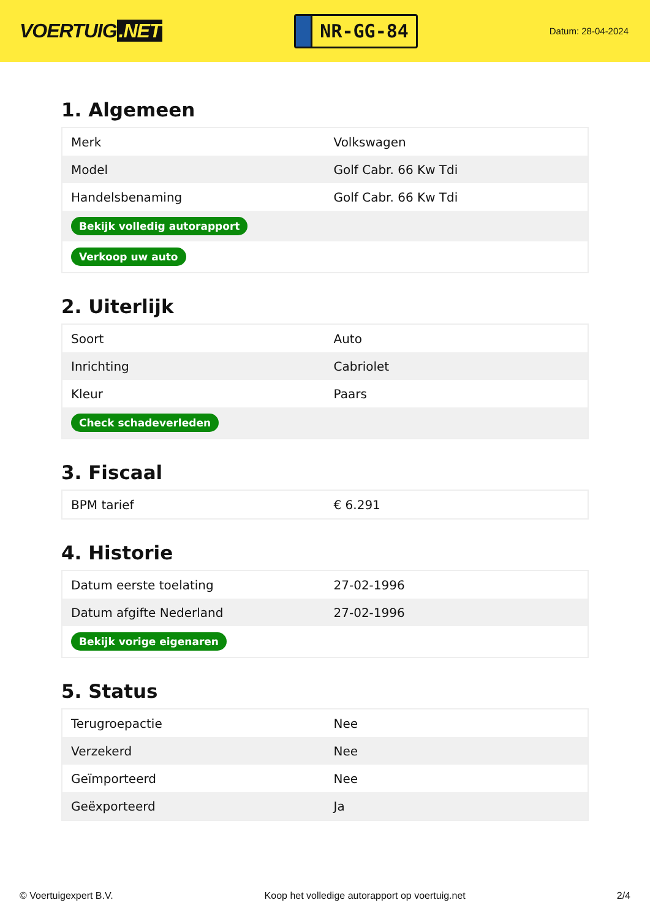VOERTUIG.NET
NR-GG-84
Datum: 28-04-2024
1. Algemeen
| Merk | Volkswagen |
| Model | Golf Cabr. 66 Kw Tdi |
| Handelsbenaming | Golf Cabr. 66 Kw Tdi |
| Bekijk volledig autorapport | |
| Verkoop uw auto | |
2. Uiterlijk
| Soort | Auto |
| Inrichting | Cabriolet |
| Kleur | Paars |
| Check schadeverleden | |
3. Fiscaal
| BPM tarief | € 6.291 |
4. Historie
| Datum eerste toelating | 27-02-1996 |
| Datum afgifte Nederland | 27-02-1996 |
| Bekijk vorige eigenaren | |
5. Status
| Terugroepactie | Nee |
| Verzekerd | Nee |
| Geïmporteerd | Nee |
| Geëxporteerd | Ja |
© Voertuigexpert B.V. Koop het volledige autorapport op voertuig.net 2/4